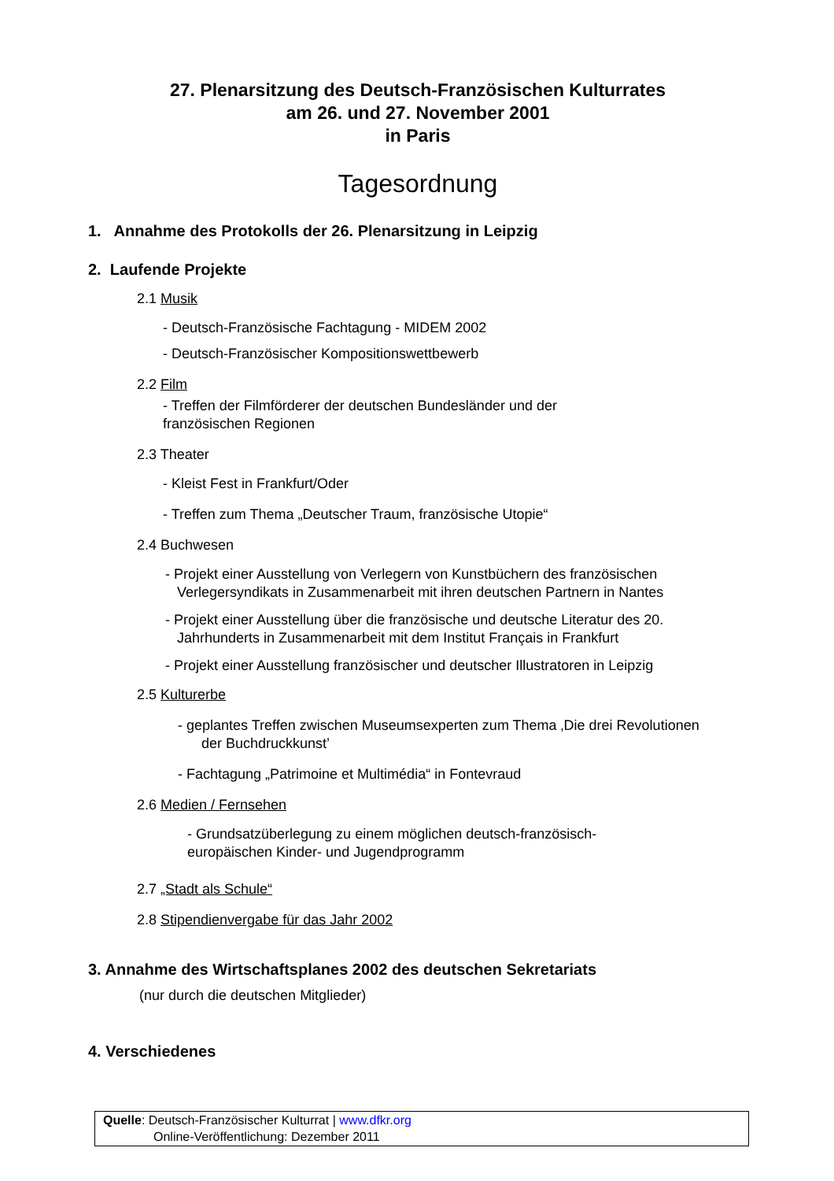27. Plenarsitzung des Deutsch-Französischen Kulturrates
am 26. und 27. November 2001
in Paris
Tagesordnung
1. Annahme des Protokolls der 26. Plenarsitzung in Leipzig
2. Laufende Projekte
2.1 Musik
- Deutsch-Französische Fachtagung - MIDEM 2002
- Deutsch-Französischer Kompositionswettbewerb
2.2 Film
- Treffen der Filmförderer der deutschen Bundesländer und der
französischen Regionen
2.3 Theater
- Kleist Fest in Frankfurt/Oder
- Treffen zum Thema „Deutscher Traum, französische Utopie“
2.4 Buchwesen
- Projekt einer Ausstellung von Verlegern von Kunstbüchern des französischen
Verlegersyndikats in Zusammenarbeit mit ihren deutschen Partnern in Nantes
- Projekt einer Ausstellung über die französische und deutsche Literatur des 20.
Jahrhunderts in Zusammenarbeit mit dem Institut Français in Frankfurt
- Projekt einer Ausstellung französischer und deutscher Illustratoren in Leipzig
2.5 Kulturerbe
- geplantes Treffen zwischen Museumsexperten zum Thema ‚Die drei Revolutionen
der Buchdruckkunst’
- Fachtagung „Patrimoine et Multimédia“ in Fontevraud
2.6 Medien / Fernsehen
- Grundsatzüberlegung zu einem möglichen deutsch-französisch-
europäischen Kinder- und Jugendprogramm
2.7 „Stadt als Schule“
2.8 Stipendienvergabe für das Jahr 2002
3. Annahme des Wirtschaftsplanes 2002 des deutschen Sekretariats
(nur durch die deutschen Mitglieder)
4. Verschiedenes
Quelle: Deutsch-Französischer Kulturrat | www.dfkr.org
Online-Veröffentlichung: Dezember 2011